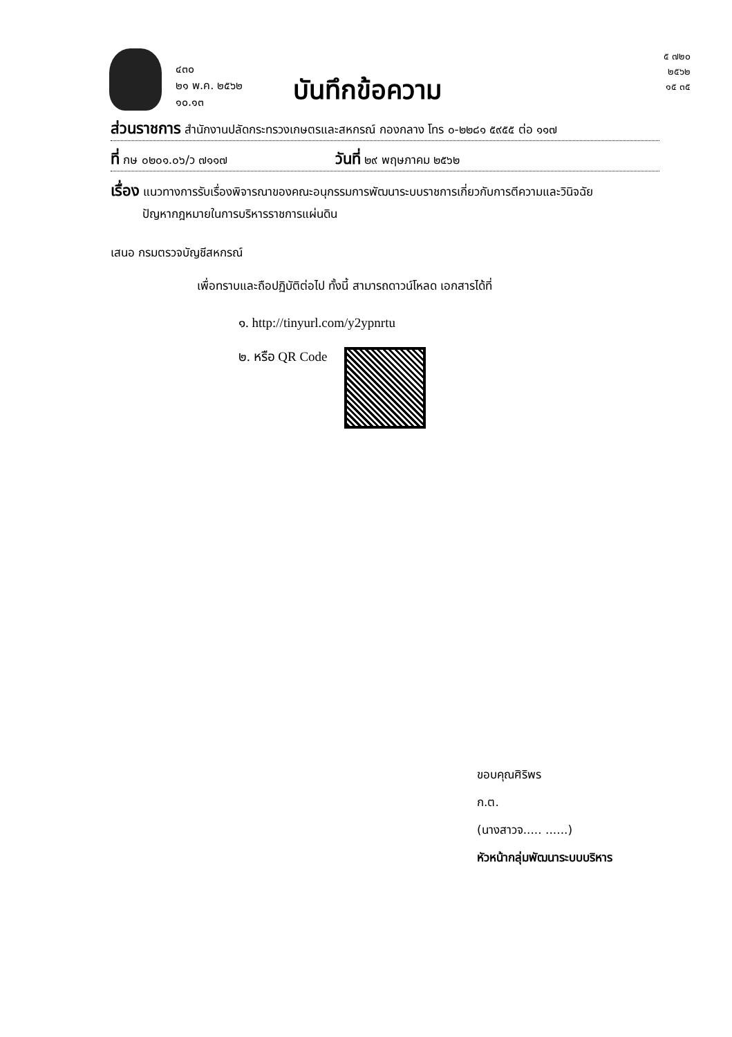๔๓๐
๒๑ พ.ค. ๒๕๖๒
๑๐.๑๓
บันทึกข้อความ
๕ ๗๒๐
๒๕๖๒
๑๕ ๓๕
ส่วนราชการ สำนักงานปลัดกระทรวงเกษตรและสหกรณ์ กองกลาง โทร ๐-๒๒๘๑ ๕๙๕๕ ต่อ ๑๑๗
ที่ กษ ๐๒๐๑.๐๖/ว ๗๑๑๗ วันที่ ๒๙ พฤษภาคม ๒๕๖๒
เรื่อง แนวทางการรับเรื่องพิจารณาของคณะอนุกรรมการพัฒนาระบบราชการเกี่ยวกับการตีความและวินิจฉัย
ปัญหากฎหมายในการบริหารราชการแผ่นดิน
เสนอ กรมตรวจบัญชีสหกรณ์
เพื่อทราบและถือปฏิบัติต่อไป ทั้งนี้ สามารถดาวน์โหลด เอกสารได้ที่
๑. http://tinyurl.com/y2ypnrtu
๒. หรือ QR Code
ขอบคุณศิริพร
ก.ต.
(นางสาวจ..... ......)
หัวหน้ากลุ่มพัฒนาระบบบริหาร